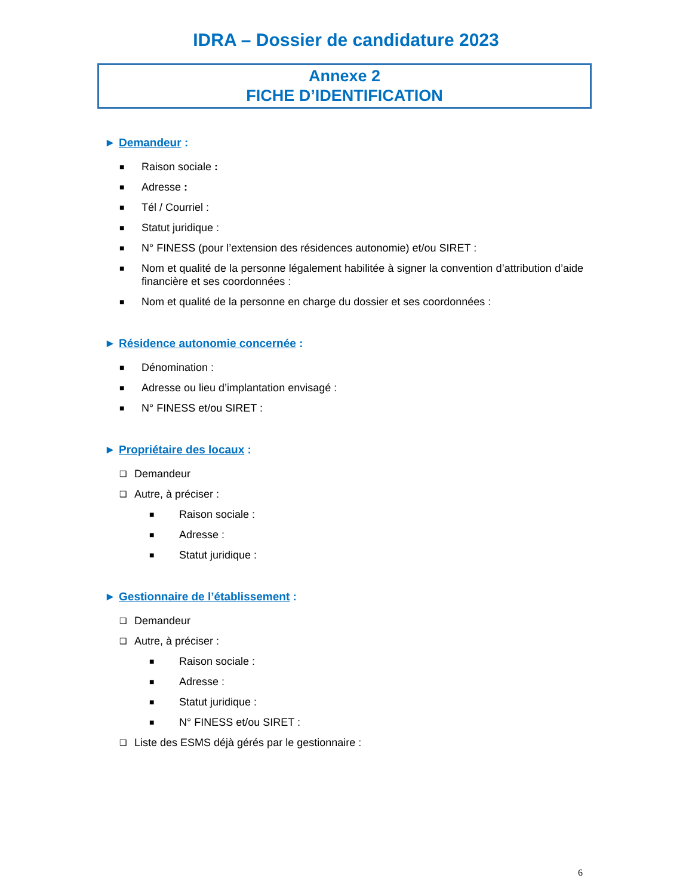IDRA – Dossier de candidature 2023
Annexe 2
FICHE D’IDENTIFICATION
► Demandeur :
■ Raison sociale :
■ Adresse :
■ Tél / Courriel :
■ Statut juridique :
■ N° FINESS (pour l’extension des résidences autonomie) et/ou SIRET :
■ Nom et qualité de la personne légalement habilitée à signer la convention d’attribution d’aide financière et ses coordonnées :
■ Nom et qualité de la personne en charge du dossier et ses coordonnées :
► Résidence autonomie concernée :
■ Dénomination :
■ Adresse ou lieu d’implantation envisagé :
■ N° FINESS et/ou SIRET :
► Propriétaire des locaux :
❑ Demandeur
❑ Autre, à préciser :
■ Raison sociale :
■ Adresse :
■ Statut juridique :
► Gestionnaire de l’établissement :
❑ Demandeur
❑ Autre, à préciser :
■ Raison sociale :
■ Adresse :
■ Statut juridique :
■ N° FINESS et/ou SIRET :
❑ Liste des ESMS déjà gérés par le gestionnaire :
6